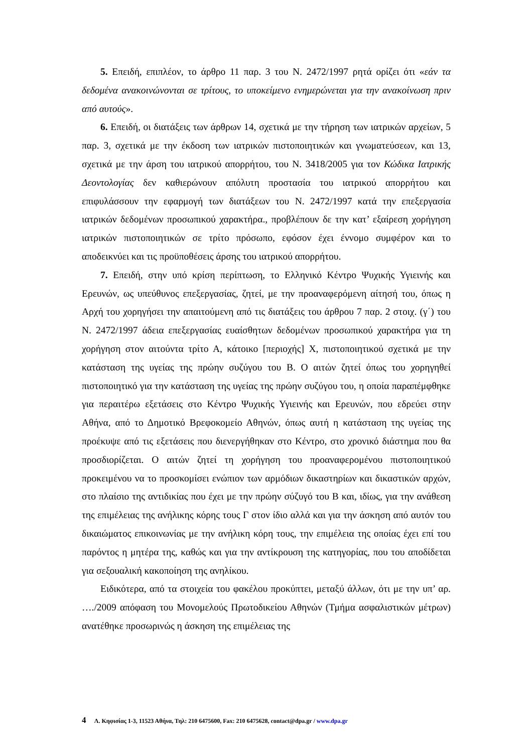5. Επειδή, επιπλέον, το άρθρο 11 παρ. 3 του Ν. 2472/1997 ρητά ορίζει ότι «εάν τα δεδομένα ανακοινώνονται σε τρίτους, το υποκείμενο ενημερώνεται για την ανακοίνωση πριν από αυτούς».
6. Επειδή, οι διατάξεις των άρθρων 14, σχετικά με την τήρηση των ιατρικών αρχείων, 5 παρ. 3, σχετικά με την έκδοση των ιατρικών πιστοποιητικών και γνωματεύσεων, και 13, σχετικά με την άρση του ιατρικού απορρήτου, του Ν. 3418/2005 για τον Κώδικα Ιατρικής Δεοντολογίας δεν καθιερώνουν απόλυτη προστασία του ιατρικού απορρήτου και επιφυλάσσουν την εφαρμογή των διατάξεων του Ν. 2472/1997 κατά την επεξεργασία ιατρικών δεδομένων προσωπικού χαρακτήρα., προβλέπουν δε την κατ’ εξαίρεση χορήγηση ιατρικών πιστοποιητικών σε τρίτο πρόσωπο, εφόσον έχει έννομο συμφέρον και το αποδεικνύει και τις προϋποθέσεις άρσης του ιατρικού απορρήτου.
7. Επειδή, στην υπό κρίση περίπτωση, το Ελληνικό Κέντρο Ψυχικής Υγιεινής και Ερευνών, ως υπεύθυνος επεξεργασίας, ζητεί, με την προαναφερόμενη αίτησή του, όπως η Αρχή του χορηγήσει την απαιτούμενη από τις διατάξεις του άρθρου 7 παρ. 2 στοιχ. (γ΄) του Ν. 2472/1997 άδεια επεξεργασίας ευαίσθητων δεδομένων προσωπικού χαρακτήρα για τη χορήγηση στον αιτούντα τρίτο Α, κάτοικο [περιοχής] Χ, πιστοποιητικού σχετικά με την κατάσταση της υγείας της πρώην συζύγου του Β. Ο αιτών ζητεί όπως του χορηγηθεί πιστοποιητικό για την κατάσταση της υγείας της πρώην συζύγου του, η οποία παραπέμφθηκε για περαιτέρω εξετάσεις στο Κέντρο Ψυχικής Υγιεινής και Ερευνών, που εδρεύει στην Αθήνα, από το Δημοτικό Βρεφοκομείο Αθηνών, όπως αυτή η κατάσταση της υγείας της προέκυψε από τις εξετάσεις που διενεργήθηκαν στο Κέντρο, στο χρονικό διάστημα που θα προσδιορίζεται. Ο αιτών ζητεί τη χορήγηση του προαναφερομένου πιστοποιητικού προκειμένου να το προσκομίσει ενώπιον των αρμόδιων δικαστηρίων και δικαστικών αρχών, στο πλαίσιο της αντιδικίας που έχει με την πρώην σύζυγό του Β και, ιδίως, για την ανάθεση της επιμέλειας της ανήλικης κόρης τους Γ στον ίδιο αλλά και για την άσκηση από αυτόν του δικαιώματος επικοινωνίας με την ανήλικη κόρη τους, την επιμέλεια της οποίας έχει επί του παρόντος η μητέρα της, καθώς και για την αντίκρουση της κατηγορίας, που του αποδίδεται για σεξουαλική κακοποίηση της ανηλίκου.
Ειδικότερα, από τα στοιχεία του φακέλου προκύπτει, μεταξύ άλλων, ότι με την υπ’ αρ. …./2009 απόφαση του Μονομελούς Πρωτοδικείου Αθηνών (Τμήμα ασφαλιστικών μέτρων) ανατέθηκε προσωρινώς η άσκηση της επιμέλειας της
4 Λ. Κηφισίας 1-3, 11523 Αθήνα, Τηλ: 210 6475600, Fax: 210 6475628, contact@dpa.gr / www.dpa.gr